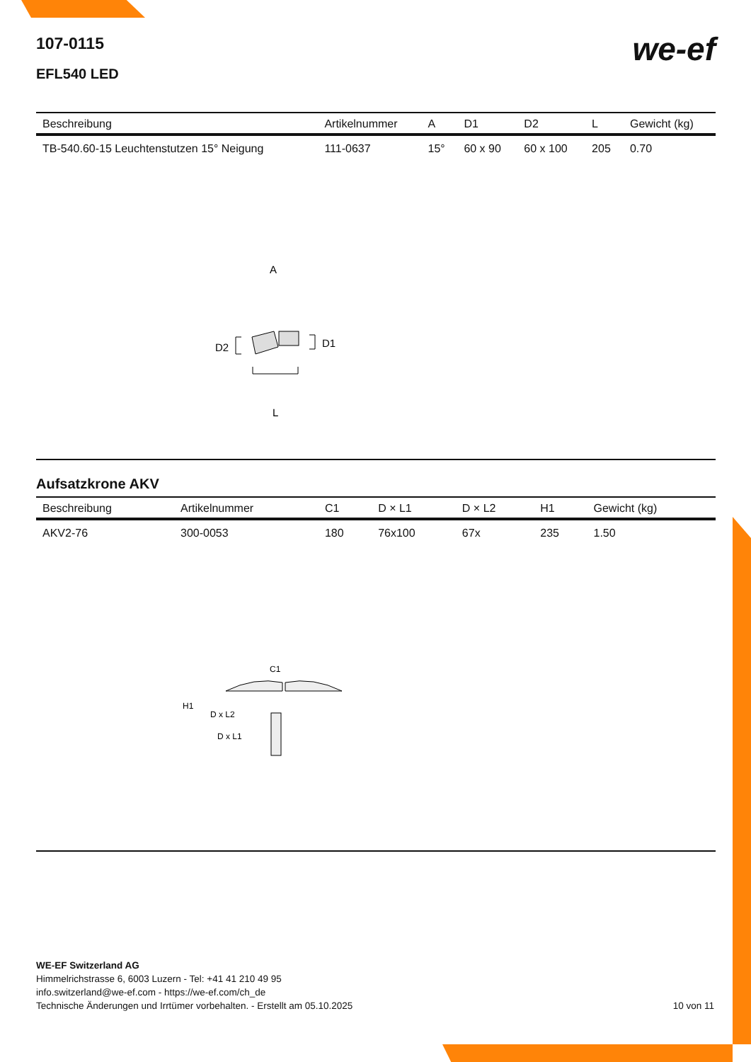we-ef
107-0115
EFL540 LED
| Beschreibung | Artikelnummer | A | D1 | D2 | L | Gewicht (kg) |
| --- | --- | --- | --- | --- | --- | --- |
| TB-540.60-15 Leuchtenstutzen 15° Neigung | 111-0637 | 15° | 60 x 90 | 60 x 100 | 205 | 0.70 |
A
D2
D1
L
Aufsatzkrone AKV
| Beschreibung | Artikelnummer | C1 | D × L1 | D × L2 | H1 | Gewicht (kg) |
| --- | --- | --- | --- | --- | --- | --- |
| AKV2-76 | 300-0053 | 180 | 76x100 | 67x | 235 | 1.50 |
C1
H1
D x L2
D x L1
WE-EF Switzerland AG
Himmelrichstrasse 6, 6003 Luzern - Tel: +41 41 210 49 95
info.switzerland@we-ef.com - https://we-ef.com/ch_de
Technische Änderungen und Irrtümer vorbehalten. - Erstellt am 05.10.2025 10 von 11